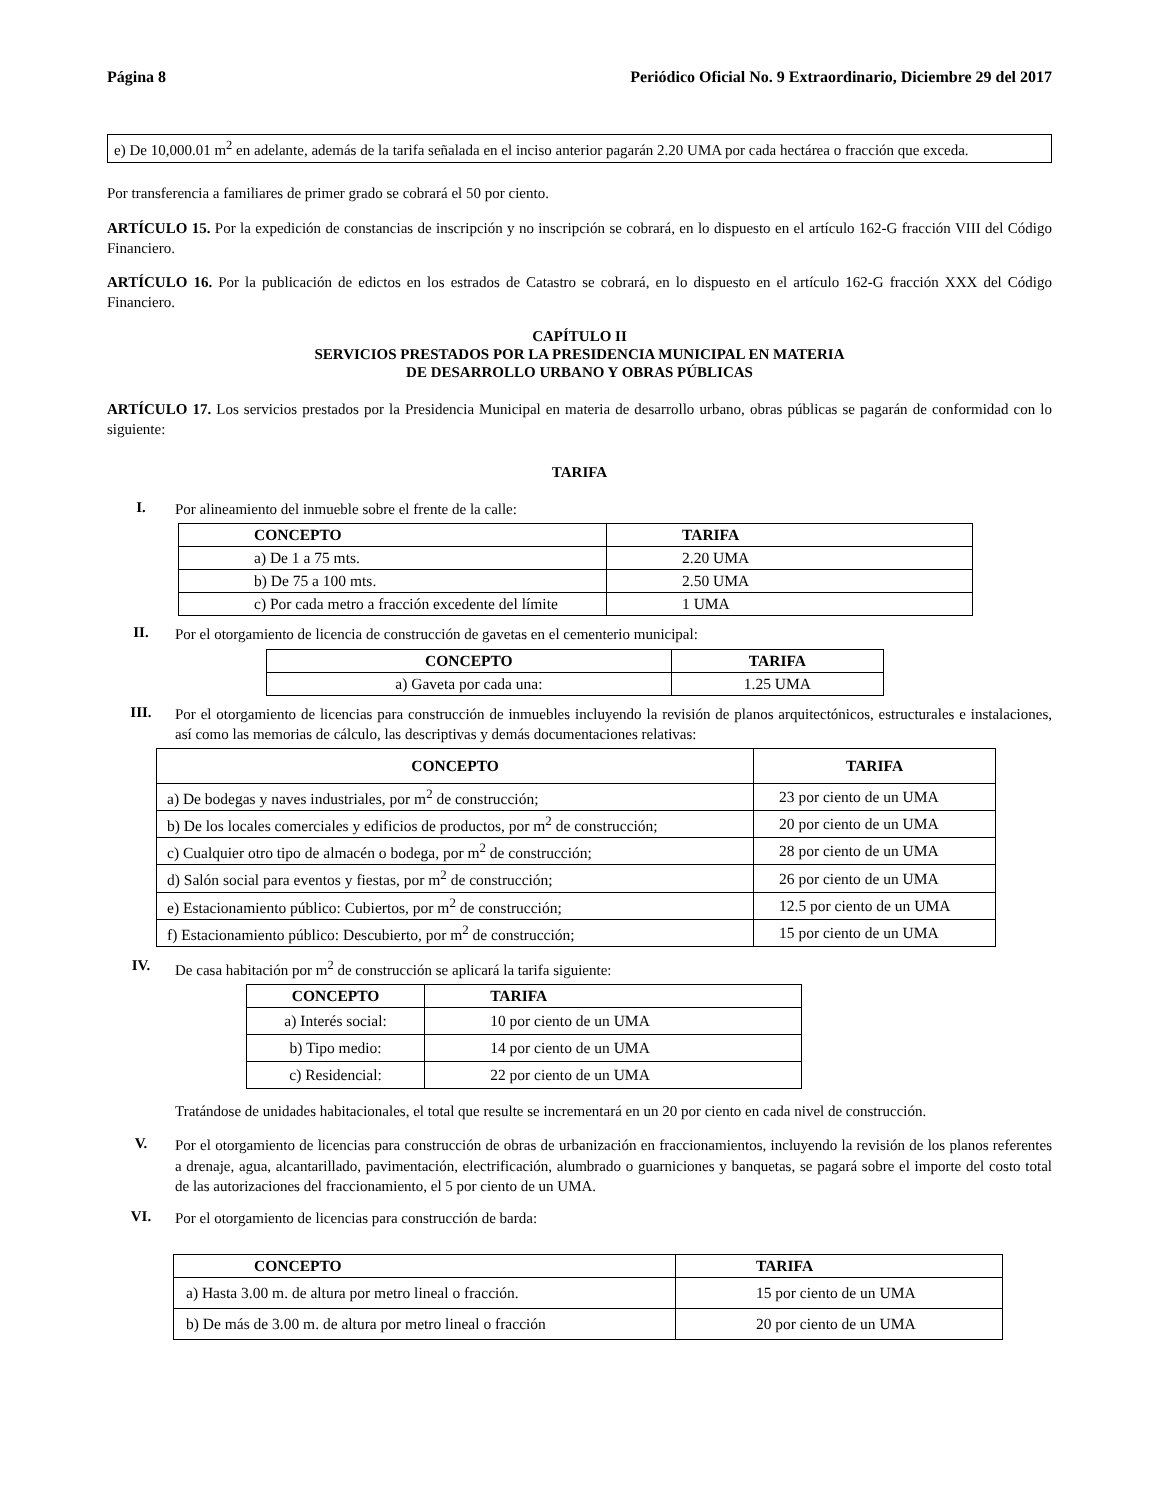Página 8 Periódico Oficial No. 9 Extraordinario, Diciembre 29 del 2017
e) De 10,000.01 m<sup>2</sup> en adelante, además de la tarifa señalada en el inciso anterior pagarán 2.20 UMA por cada hectárea o fracción que exceda.
Por transferencia a familiares de primer grado se cobrará el 50 por ciento.
ARTÍCULO 15. Por la expedición de constancias de inscripción y no inscripción se cobrará, en lo dispuesto en el artículo 162-G fracción VIII del Código Financiero.
ARTÍCULO 16. Por la publicación de edictos en los estrados de Catastro se cobrará, en lo dispuesto en el artículo 162-G fracción XXX del Código Financiero.
CAPÍTULO II
SERVICIOS PRESTADOS POR LA PRESIDENCIA MUNICIPAL EN MATERIA
DE DESARROLLO URBANO Y OBRAS PÚBLICAS
ARTÍCULO 17. Los servicios prestados por la Presidencia Municipal en materia de desarrollo urbano, obras públicas se pagarán de conformidad con lo siguiente:
TARIFA
I. Por alineamiento del inmueble sobre el frente de la calle:
| CONCEPTO | TARIFA |
| --- | --- |
| a) De 1 a 75 mts. | 2.20 UMA |
| b) De 75 a 100 mts. | 2.50 UMA |
| c) Por cada metro a fracción excedente del límite | 1 UMA |
II. Por el otorgamiento de licencia de construcción de gavetas en el cementerio municipal:
| CONCEPTO | TARIFA |
| --- | --- |
| a) Gaveta por cada una: | 1.25 UMA |
III. Por el otorgamiento de licencias para construcción de inmuebles incluyendo la revisión de planos arquitectónicos, estructurales e instalaciones, así como las memorias de cálculo, las descriptivas y demás documentaciones relativas:
| CONCEPTO | TARIFA |
| --- | --- |
| a) De bodegas y naves industriales, por m<sup>2</sup> de construcción; | 23 por ciento de un UMA |
| b) De los locales comerciales y edificios de productos, por m<sup>2</sup> de construcción; | 20 por ciento de un UMA |
| c) Cualquier otro tipo de almacén o bodega, por m<sup>2</sup> de construcción; | 28 por ciento de un UMA |
| d) Salón social para eventos y fiestas, por m<sup>2</sup> de construcción; | 26 por ciento de un UMA |
| e) Estacionamiento público: Cubiertos, por m<sup>2</sup> de construcción; | 12.5 por ciento de un UMA |
| f) Estacionamiento público: Descubierto, por m<sup>2</sup> de construcción; | 15 por ciento de un UMA |
IV. De casa habitación por m<sup>2</sup> de construcción se aplicará la tarifa siguiente:
| CONCEPTO | TARIFA |
| --- | --- |
| a) Interés social: | 10 por ciento de un UMA |
| b) Tipo medio: | 14 por ciento de un UMA |
| c) Residencial: | 22 por ciento de un UMA |
Tratándose de unidades habitacionales, el total que resulte se incrementará en un 20 por ciento en cada nivel de construcción.
V. Por el otorgamiento de licencias para construcción de obras de urbanización en fraccionamientos, incluyendo la revisión de los planos referentes a drenaje, agua, alcantarillado, pavimentación, electrificación, alumbrado o guarniciones y banquetas, se pagará sobre el importe del costo total de las autorizaciones del fraccionamiento, el 5 por ciento de un UMA.
VI. Por el otorgamiento de licencias para construcción de barda:
| CONCEPTO | TARIFA |
| --- | --- |
| a) Hasta 3.00 m. de altura por metro lineal o fracción. | 15 por ciento de un UMA |
| b) De más de 3.00 m. de altura por metro lineal o fracción | 20 por ciento de un UMA |